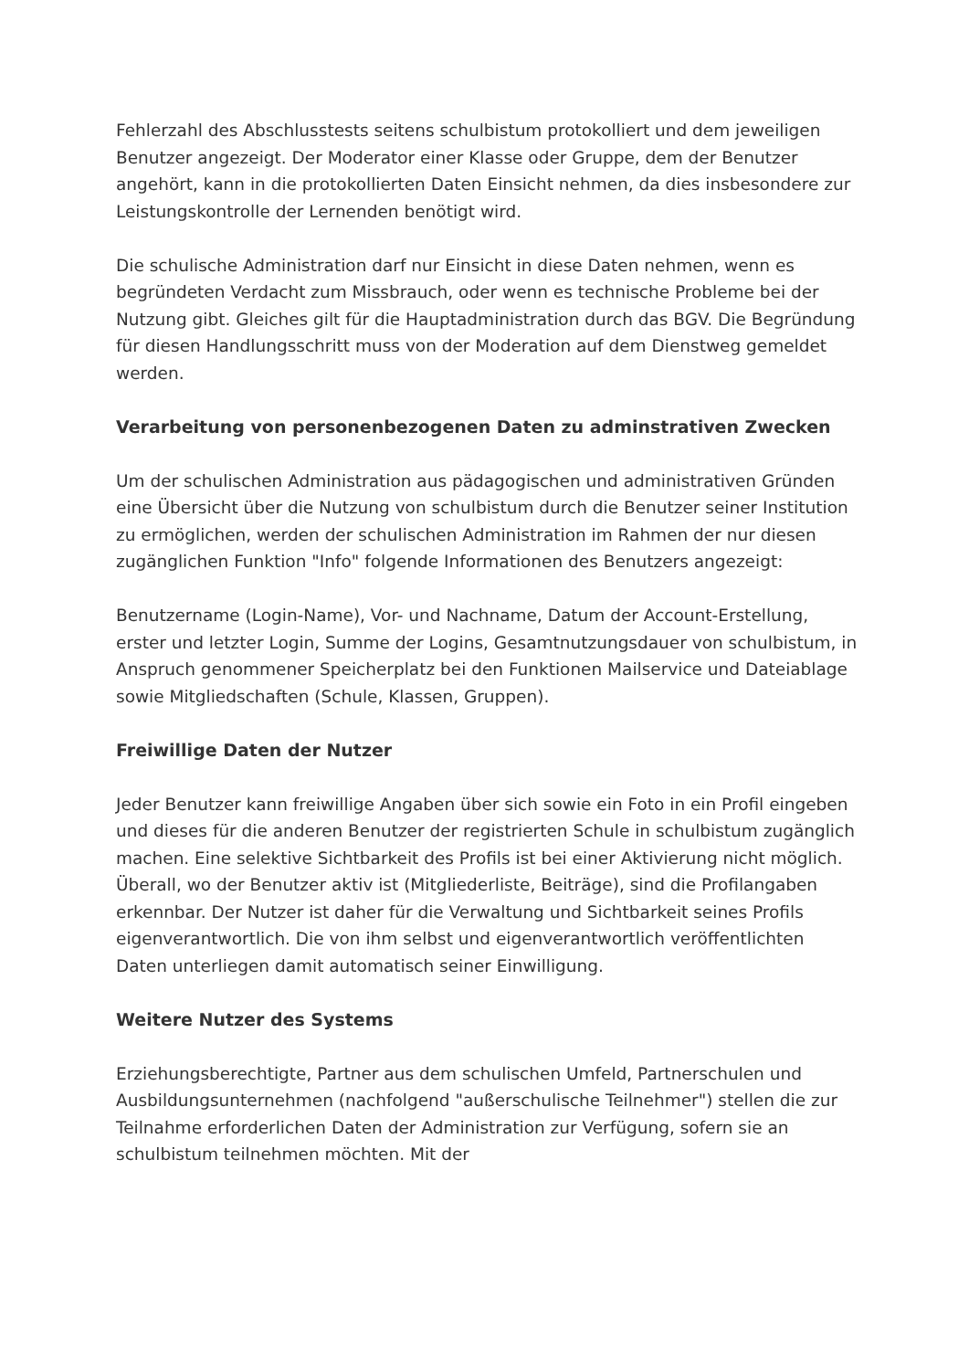Fehlerzahl des Abschlusstests seitens schulbistum protokolliert und dem jeweiligen Benutzer angezeigt. Der Moderator einer Klasse oder Gruppe, dem der Benutzer angehört, kann in die protokollierten Daten Einsicht nehmen, da dies insbesondere zur Leistungskontrolle der Lernenden benötigt wird.
Die schulische Administration darf nur Einsicht in diese Daten nehmen, wenn es begründeten Verdacht zum Missbrauch, oder wenn es technische Probleme bei der Nutzung gibt. Gleiches gilt für die Hauptadministration durch das BGV. Die Begründung für diesen Handlungsschritt muss von der Moderation auf dem Dienstweg gemeldet werden.
Verarbeitung von personenbezogenen Daten zu adminstrativen Zwecken
Um der schulischen Administration aus pädagogischen und administrativen Gründen eine Übersicht über die Nutzung von schulbistum durch die Benutzer seiner Institution zu ermöglichen, werden der schulischen Administration im Rahmen der nur diesen zugänglichen Funktion "Info" folgende Informationen des Benutzers angezeigt:
Benutzername (Login-Name), Vor- und Nachname, Datum der Account-Erstellung, erster und letzter Login, Summe der Logins, Gesamtnutzungsdauer von schulbistum, in Anspruch genommener Speicherplatz bei den Funktionen Mailservice und Dateiablage sowie Mitgliedschaften (Schule, Klassen, Gruppen).
Freiwillige Daten der Nutzer
Jeder Benutzer kann freiwillige Angaben über sich sowie ein Foto in ein Profil eingeben und dieses für die anderen Benutzer der registrierten Schule in schulbistum zugänglich machen. Eine selektive Sichtbarkeit des Profils ist bei einer Aktivierung nicht möglich. Überall, wo der Benutzer aktiv ist (Mitgliederliste, Beiträge), sind die Profilangaben erkennbar. Der Nutzer ist daher für die Verwaltung und Sichtbarkeit seines Profils eigenverantwortlich. Die von ihm selbst und eigenverantwortlich veröffentlichten Daten unterliegen damit automatisch seiner Einwilligung.
Weitere Nutzer des Systems
Erziehungsberechtigte, Partner aus dem schulischen Umfeld, Partnerschulen und Ausbildungsunternehmen (nachfolgend "außerschulische Teilnehmer") stellen die zur Teilnahme erforderlichen Daten der Administration zur Verfügung, sofern sie an schulbistum teilnehmen möchten. Mit der